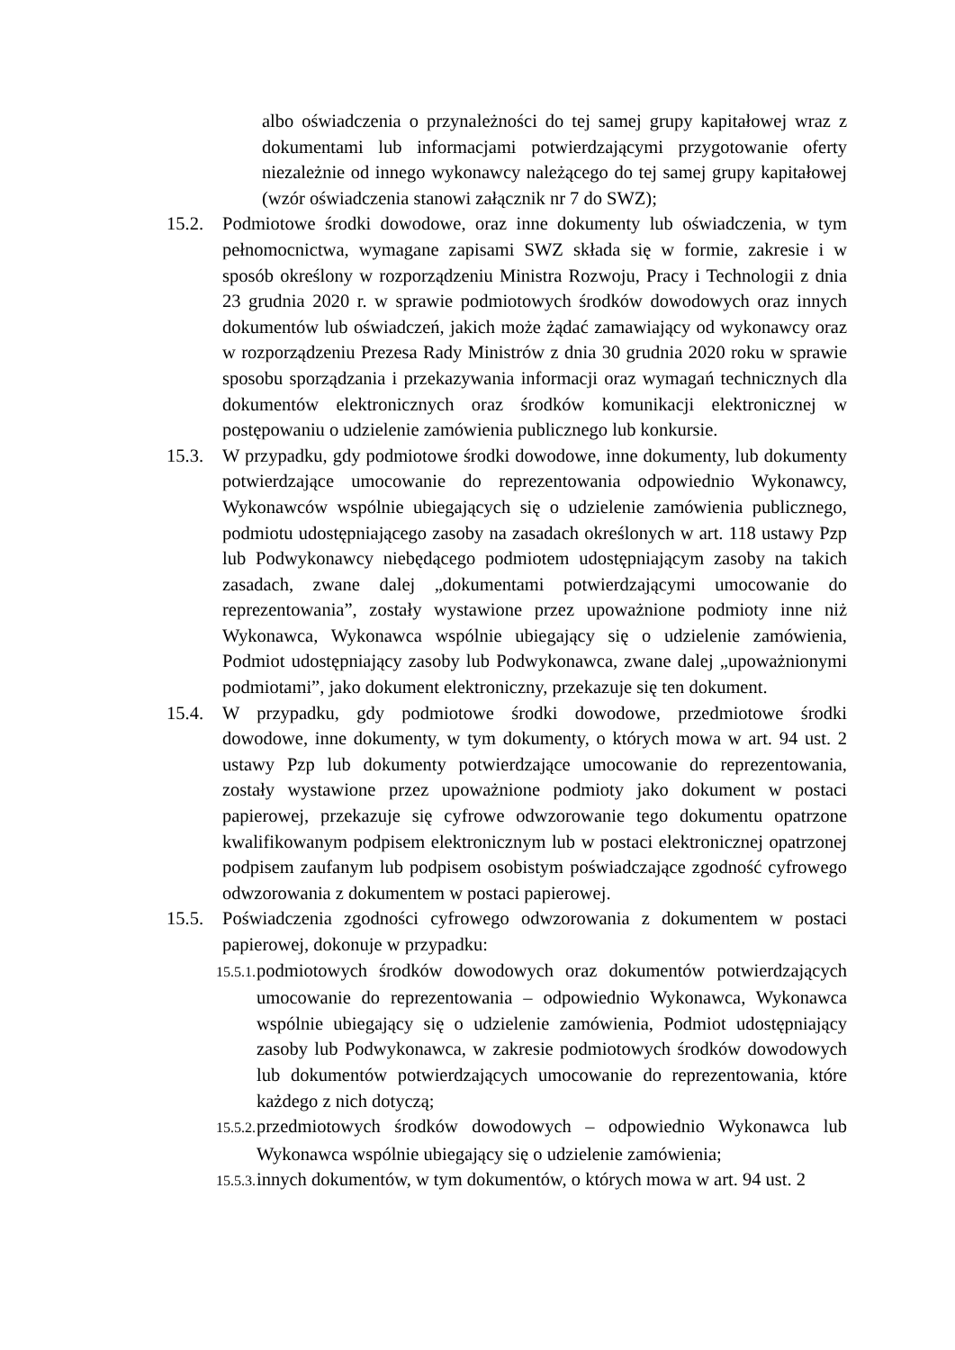albo oświadczenia o przynależności do tej samej grupy kapitałowej wraz z dokumentami lub informacjami potwierdzającymi przygotowanie oferty niezależnie od innego wykonawcy należącego do tej samej grupy kapitałowej (wzór oświadczenia stanowi załącznik nr 7 do SWZ);
15.2. Podmiotowe środki dowodowe, oraz inne dokumenty lub oświadczenia, w tym pełnomocnictwa, wymagane zapisami SWZ składa się w formie, zakresie i w sposób określony w rozporządzeniu Ministra Rozwoju, Pracy i Technologii z dnia 23 grudnia 2020 r. w sprawie podmiotowych środków dowodowych oraz innych dokumentów lub oświadczeń, jakich może żądać zamawiający od wykonawcy oraz w rozporządzeniu Prezesa Rady Ministrów z dnia 30 grudnia 2020 roku w sprawie sposobu sporządzania i przekazywania informacji oraz wymagań technicznych dla dokumentów elektronicznych oraz środków komunikacji elektronicznej w postępowaniu o udzielenie zamówienia publicznego lub konkursie.
15.3. W przypadku, gdy podmiotowe środki dowodowe, inne dokumenty, lub dokumenty potwierdzające umocowanie do reprezentowania odpowiednio Wykonawcy, Wykonawców wspólnie ubiegających się o udzielenie zamówienia publicznego, podmiotu udostępniającego zasoby na zasadach określonych w art. 118 ustawy Pzp lub Podwykonawcy niebędącego podmiotem udostępniającym zasoby na takich zasadach, zwane dalej „dokumentami potwierdzającymi umocowanie do reprezentowania”, zostały wystawione przez upoważnione podmioty inne niż Wykonawca, Wykonawca wspólnie ubiegający się o udzielenie zamówienia, Podmiot udostępniający zasoby lub Podwykonawca, zwane dalej „upoważnionymi podmiotami”, jako dokument elektroniczny, przekazuje się ten dokument.
15.4. W przypadku, gdy podmiotowe środki dowodowe, przedmiotowe środki dowodowe, inne dokumenty, w tym dokumenty, o których mowa w art. 94 ust. 2 ustawy Pzp lub dokumenty potwierdzające umocowanie do reprezentowania, zostały wystawione przez upoważnione podmioty jako dokument w postaci papierowej, przekazuje się cyfrowe odwzorowanie tego dokumentu opatrzone kwalifikowanym podpisem elektronicznym lub w postaci elektronicznej opatrzonej podpisem zaufanym lub podpisem osobistym poświadczające zgodność cyfrowego odwzorowania z dokumentem w postaci papierowej.
15.5. Poświadczenia zgodności cyfrowego odwzorowania z dokumentem w postaci papierowej, dokonuje w przypadku:
15.5.1. podmiotowych środków dowodowych oraz dokumentów potwierdzających umocowanie do reprezentowania – odpowiednio Wykonawca, Wykonawca wspólnie ubiegający się o udzielenie zamówienia, Podmiot udostępniający zasoby lub Podwykonawca, w zakresie podmiotowych środków dowodowych lub dokumentów potwierdzających umocowanie do reprezentowania, które każdego z nich dotyczą;
15.5.2. przedmiotowych środków dowodowych – odpowiednio Wykonawca lub Wykonawca wspólnie ubiegający się o udzielenie zamówienia;
15.5.3. innych dokumentów, w tym dokumentów, o których mowa w art. 94 ust. 2